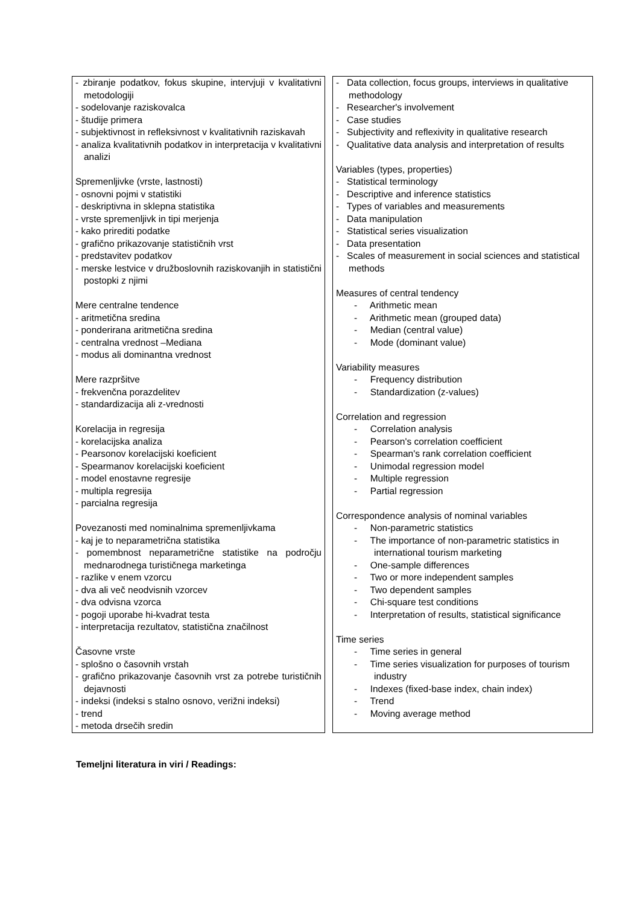| - zbiranje podatkov, fokus skupine, intervjuji v kvalitativni metodologiji - sodelovanje raziskovalca - študije primera - subjektivnost in refleksivnost v kvalitativnih raziskavah - analiza kvalitativnih podatkov in interpretacija v kvalitativni analizi Spremenljivke (vrste, lastnosti) - osnovni pojmi v statistiki - deskriptivna in sklepna statistika - vrste spremenljivk in tipi merjenja - kako prirediti podatke - grafično prikazovanje statističnih vrst - predstavitev podatkov - merske lestvice v družboslovnih raziskovanjih in statistični postopki z njimi Mere centralne tendence - aritmetična sredina - ponderirana aritmetična sredina - centralna vrednost –Mediana - modus ali dominantna vrednost Mere razpršitve - frekvenčna porazdelitev - standardizacija ali z-vrednosti Korelacija in regresija - korelacijska analiza - Pearsonov korelacijski koeficient - Spearmanov korelacijski koeficient - model enostavne regresije - multipla regresija - parcialna regresija Povezanosti med nominalnima spremenljivkama - kaj je to neparametrična statistika - pomembnost neparametrične statistike na področju mednarodnega turističnega marketinga - razlike v enem vzorcu - dva ali več neodvisnih vzorcev - dva odvisna vzorca - pogoji uporabe hi-kvadrat testa - interpretacija rezultatov, statistična značilnost Časovne vrste - splošno o časovnih vrstah - grafično prikazovanje časovnih vrst za potrebe turističnih dejavnosti - indeksi (indeksi s stalno osnovo, verižni indeksi) - trend - metoda drsečih sredin | - Data collection, focus groups, interviews in qualitative methodology - Researcher's involvement - Case studies - Subjectivity and reflexivity in qualitative research - Qualitative data analysis and interpretation of results Variables (types, properties) - Statistical terminology - Descriptive and inference statistics - Types of variables and measurements - Data manipulation - Statistical series visualization - Data presentation - Scales of measurement in social sciences and statistical methods Measures of central tendency - Arithmetic mean - Arithmetic mean (grouped data) - Median (central value) - Mode (dominant value) Variability measures - Frequency distribution - Standardization (z-values) Correlation and regression - Correlation analysis - Pearson's correlation coefficient - Spearman's rank correlation coefficient - Unimodal regression model - Multiple regression - Partial regression Correspondence analysis of nominal variables - Non-parametric statistics - The importance of non-parametric statistics in international tourism marketing - One-sample differences - Two or more independent samples - Two dependent samples - Chi-square test conditions - Interpretation of results, statistical significance Time series - Time series in general - Time series visualization for purposes of tourism industry - Indexes (fixed-base index, chain index) - Trend - Moving average method |
Temeljni literatura in viri / Readings: